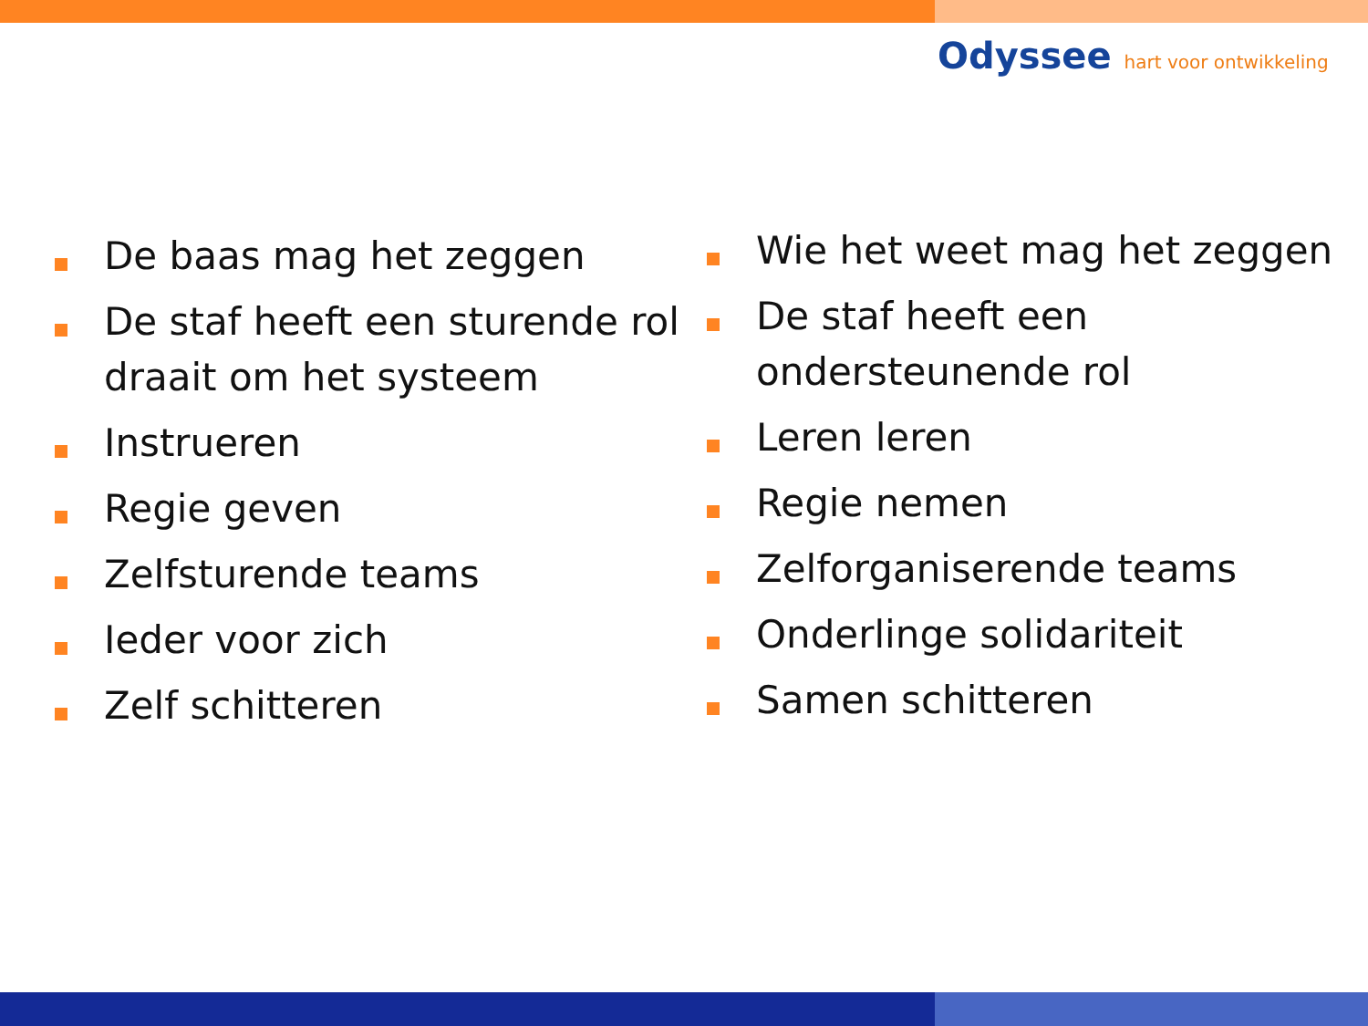Odyssee hart voor ontwikkeling
De baas mag het zeggen
De staf heeft een sturende rol draait om het systeem
Instrueren
Regie geven
Zelfsturende teams
Ieder voor zich
Zelf schitteren
Wie het weet mag het zeggen
De staf heeft een ondersteunende rol
Leren leren
Regie nemen
Zelforganiserende teams
Onderlinge solidariteit
Samen schitteren